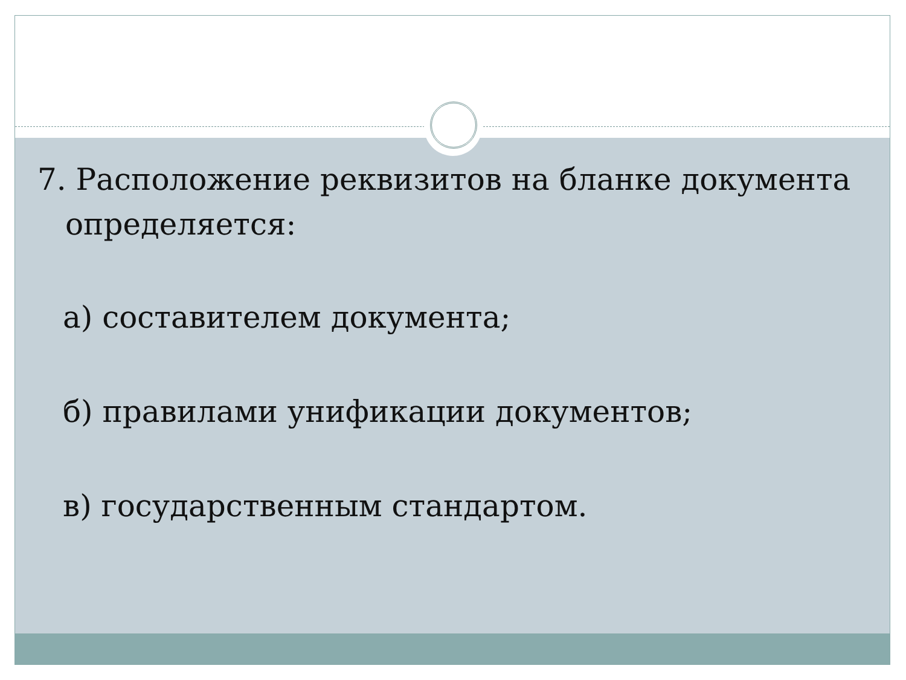7. Расположение реквизитов на бланке документа определяется:
а) составителем документа;
б) правилами унификации документов;
в) государственным стандартом.